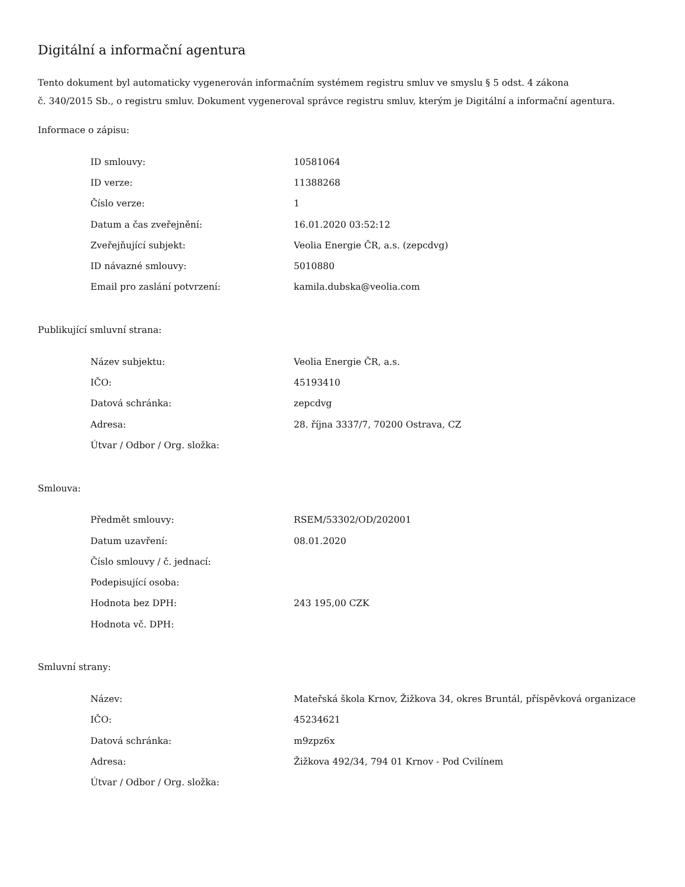Digitální a informační agentura
Tento dokument byl automaticky vygenerován informačním systémem registru smluv ve smyslu § 5 odst. 4 zákona
č. 340/2015 Sb., o registru smluv. Dokument vygeneroval správce registru smluv, kterým je Digitální a informační agentura.
Informace o zápisu:
| ID smlouvy: | 10581064 |
| ID verze: | 11388268 |
| Číslo verze: | 1 |
| Datum a čas zveřejnění: | 16.01.2020 03:52:12 |
| Zveřejňující subjekt: | Veolia Energie ČR, a.s. (zepcdvg) |
| ID návazné smlouvy: | 5010880 |
| Email pro zaslání potvrzení: | kamila.dubska@veolia.com |
Publikující smluvní strana:
| Název subjektu: | Veolia Energie ČR, a.s. |
| IČO: | 45193410 |
| Datová schránka: | zepcdvg |
| Adresa: | 28. října 3337/7, 70200 Ostrava, CZ |
| Útvar / Odbor / Org. složka: | |
Smlouva:
| Předmět smlouvy: | RSEM/53302/OD/202001 |
| Datum uzavření: | 08.01.2020 |
| Číslo smlouvy / č. jednací: | |
| Podepisující osoba: | |
| Hodnota bez DPH: | 243 195,00 CZK |
| Hodnota vč. DPH: | |
Smluvní strany:
| Název: | Mateřská škola Krnov, Žižkova 34, okres Bruntál, příspěvková organizace |
| IČO: | 45234621 |
| Datová schránka: | m9zpz6x |
| Adresa: | Žižkova 492/34, 794 01 Krnov - Pod Cvilínem |
| Útvar / Odbor / Org. složka: | |